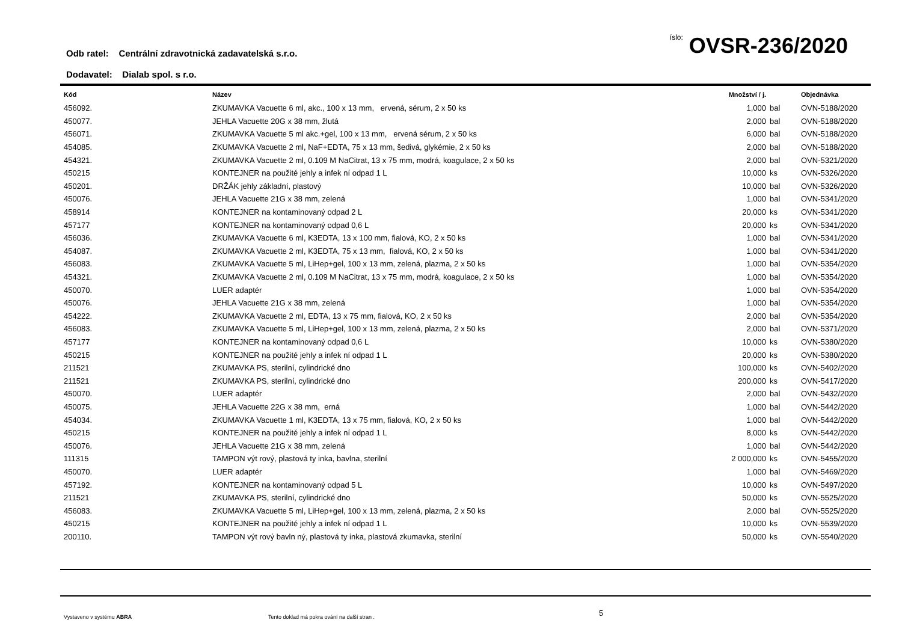Odb ratel: Centrální zdravotnická zadavatelská s.r.o. íslo: OVSR-236/2020
Dodavatel: Dialab spol. s r.o.
| Kód | Název | Množství / j. | | Objednávka |
| --- | --- | --- | --- | --- |
| 456092. | ZKUMAVKA Vacuette 6 ml, akc., 100 x 13 mm, ervená, sérum, 2 x 50 ks | 1,000 | bal | OVN-5188/2020 |
| 450077. | JEHLA Vacuette 20G x 38 mm, žlutá | 2,000 | bal | OVN-5188/2020 |
| 456071. | ZKUMAVKA Vacuette 5 ml akc.+gel, 100 x 13 mm, ervená sérum, 2 x 50 ks | 6,000 | bal | OVN-5188/2020 |
| 454085. | ZKUMAVKA Vacuette 2 ml, NaF+EDTA, 75 x 13 mm, šedivá, glykémie, 2 x 50 ks | 2,000 | bal | OVN-5188/2020 |
| 454321. | ZKUMAVKA Vacuette 2 ml, 0.109 M NaCitrat, 13 x 75 mm, modrá, koagulace, 2 x 50 ks | 2,000 | bal | OVN-5321/2020 |
| 450215 | KONTEJNER na použité jehly a infek ní odpad 1 L | 10,000 | ks | OVN-5326/2020 |
| 450201. | DRŽÁK jehly základní, plastový | 10,000 | bal | OVN-5326/2020 |
| 450076. | JEHLA Vacuette 21G x 38 mm, zelená | 1,000 | bal | OVN-5341/2020 |
| 458914 | KONTEJNER na kontaminovaný odpad 2 L | 20,000 | ks | OVN-5341/2020 |
| 457177 | KONTEJNER na kontaminovaný odpad 0,6 L | 20,000 | ks | OVN-5341/2020 |
| 456036. | ZKUMAVKA Vacuette 6 ml, K3EDTA, 13 x 100 mm, fialová, KO, 2 x 50 ks | 1,000 | bal | OVN-5341/2020 |
| 454087. | ZKUMAVKA Vacuette 2 ml, K3EDTA, 75 x 13 mm, fialová, KO, 2 x 50 ks | 1,000 | bal | OVN-5341/2020 |
| 456083. | ZKUMAVKA Vacuette 5 ml, LiHep+gel, 100 x 13 mm, zelená, plazma, 2 x 50 ks | 1,000 | bal | OVN-5354/2020 |
| 454321. | ZKUMAVKA Vacuette 2 ml, 0.109 M NaCitrat, 13 x 75 mm, modrá, koagulace, 2 x 50 ks | 1,000 | bal | OVN-5354/2020 |
| 450070. | LUER adaptér | 1,000 | bal | OVN-5354/2020 |
| 450076. | JEHLA Vacuette 21G x 38 mm, zelená | 1,000 | bal | OVN-5354/2020 |
| 454222. | ZKUMAVKA Vacuette 2 ml, EDTA, 13 x 75 mm, fialová, KO, 2 x 50 ks | 2,000 | bal | OVN-5354/2020 |
| 456083. | ZKUMAVKA Vacuette 5 ml, LiHep+gel, 100 x 13 mm, zelená, plazma, 2 x 50 ks | 2,000 | bal | OVN-5371/2020 |
| 457177 | KONTEJNER na kontaminovaný odpad 0,6 L | 10,000 | ks | OVN-5380/2020 |
| 450215 | KONTEJNER na použité jehly a infek ní odpad 1 L | 20,000 | ks | OVN-5380/2020 |
| 211521 | ZKUMAVKA PS, sterilní, cylindrické dno | 100,000 | ks | OVN-5402/2020 |
| 211521 | ZKUMAVKA PS, sterilní, cylindrické dno | 200,000 | ks | OVN-5417/2020 |
| 450070. | LUER adaptér | 2,000 | bal | OVN-5432/2020 |
| 450075. | JEHLA Vacuette 22G x 38 mm, erná | 1,000 | bal | OVN-5442/2020 |
| 454034. | ZKUMAVKA Vacuette 1 ml, K3EDTA, 13 x 75 mm, fialová, KO, 2 x 50 ks | 1,000 | bal | OVN-5442/2020 |
| 450215 | KONTEJNER na použité jehly a infek ní odpad 1 L | 8,000 | ks | OVN-5442/2020 |
| 450076. | JEHLA Vacuette 21G x 38 mm, zelená | 1,000 | bal | OVN-5442/2020 |
| 111315 | TAMPON výt rový, plastová ty inka, bavlna, sterilní | 2 000,000 | ks | OVN-5455/2020 |
| 450070. | LUER adaptér | 1,000 | bal | OVN-5469/2020 |
| 457192. | KONTEJNER na kontaminovaný odpad 5 L | 10,000 | ks | OVN-5497/2020 |
| 211521 | ZKUMAVKA PS, sterilní, cylindrické dno | 50,000 | ks | OVN-5525/2020 |
| 456083. | ZKUMAVKA Vacuette 5 ml, LiHep+gel, 100 x 13 mm, zelená, plazma, 2 x 50 ks | 2,000 | bal | OVN-5525/2020 |
| 450215 | KONTEJNER na použité jehly a infek ní odpad 1 L | 10,000 | ks | OVN-5539/2020 |
| 200110. | TAMPON výt rový bavln ný, plastová ty inka, plastová zkumavka, sterilní | 50,000 | ks | OVN-5540/2020 |
Vystaveno v systému ABRA Tento doklad má pokra ování na další stran . 5